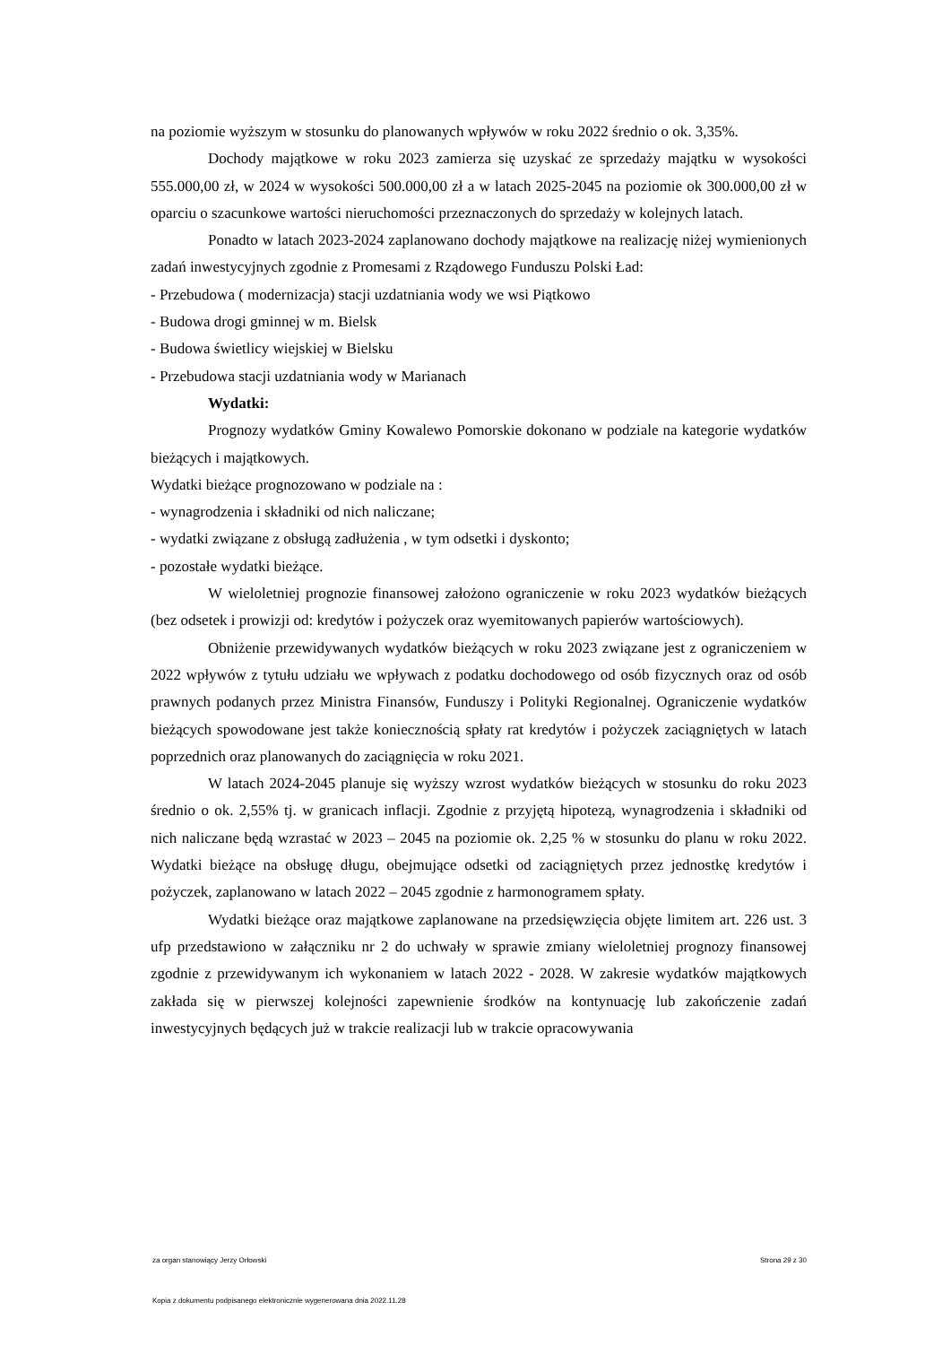na poziomie wyższym w stosunku do planowanych wpływów w roku 2022 średnio o ok. 3,35%.
Dochody majątkowe w roku 2023 zamierza się uzyskać ze sprzedaży majątku w wysokości 555.000,00 zł, w 2024 w wysokości 500.000,00 zł a w latach 2025-2045 na poziomie ok 300.000,00 zł w oparciu o szacunkowe wartości nieruchomości przeznaczonych do sprzedaży w kolejnych latach.
Ponadto w latach 2023-2024 zaplanowano dochody majątkowe na realizację niżej wymienionych zadań inwestycyjnych zgodnie z Promesami z Rządowego Funduszu Polski Ład:
- Przebudowa ( modernizacja) stacji uzdatniania wody we wsi Piątkowo
- Budowa drogi gminnej w m. Bielsk
- Budowa świetlicy wiejskiej w Bielsku
- Przebudowa stacji uzdatniania wody w Marianach
Wydatki:
Prognozy wydatków Gminy Kowalewo Pomorskie dokonano w podziale na kategorie wydatków bieżących i majątkowych.
Wydatki bieżące prognozowano w podziale na :
- wynagrodzenia i składniki od nich naliczane;
- wydatki związane z obsługą zadłużenia , w tym odsetki i dyskonto;
- pozostałe wydatki bieżące.
W wieloletniej prognozie finansowej założono ograniczenie w roku 2023 wydatków bieżących (bez odsetek i prowizji od: kredytów i pożyczek oraz wyemitowanych papierów wartościowych).
Obniżenie przewidywanych wydatków bieżących w roku 2023 związane jest z ograniczeniem w 2022 wpływów z tytułu udziału we wpływach z podatku dochodowego od osób fizycznych oraz od osób prawnych podanych przez Ministra Finansów, Funduszy i Polityki Regionalnej. Ograniczenie wydatków bieżących spowodowane jest także koniecznością spłaty rat kredytów i pożyczek zaciągniętych w latach poprzednich oraz planowanych do zaciągnięcia w roku 2021.
W latach 2024-2045 planuje się wyższy wzrost wydatków bieżących w stosunku do roku 2023 średnio o ok. 2,55% tj. w granicach inflacji. Zgodnie z przyjętą hipotezą, wynagrodzenia i składniki od nich naliczane będą wzrastać w 2023 – 2045 na poziomie ok. 2,25 % w stosunku do planu w roku 2022. Wydatki bieżące na obsługę długu, obejmujące odsetki od zaciągniętych przez jednostkę kredytów i pożyczek, zaplanowano w latach 2022 – 2045 zgodnie z harmonogramem spłaty.
Wydatki bieżące oraz majątkowe zaplanowane na przedsięwzięcia objęte limitem art. 226 ust. 3 ufp przedstawiono w załączniku nr 2 do uchwały w sprawie zmiany wieloletniej prognozy finansowej zgodnie z przewidywanym ich wykonaniem w latach 2022 - 2028. W zakresie wydatków majątkowych zakłada się w pierwszej kolejności zapewnienie środków na kontynuację lub zakończenie zadań inwestycyjnych będących już w trakcie realizacji lub w trakcie opracowywania
za organ stanowiący Jerzy Orłowski Strona 29 z 30
Kopia z dokumentu podpisanego elektronicznie wygenerowana dnia 2022.11.28